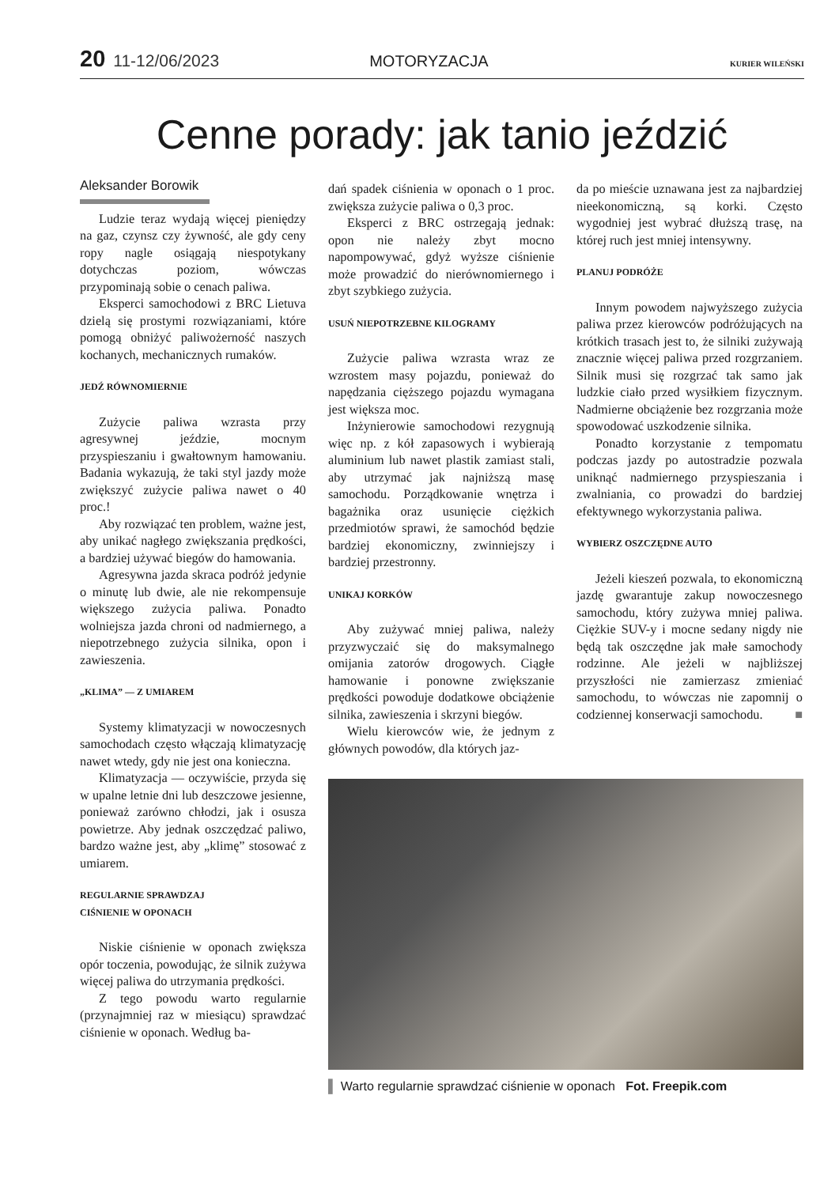20 11-12/06/2023 MOTORYZACJA KURIER WILEŃSKI
Cenne porady: jak tanio jeździć
Aleksander Borowik
Ludzie teraz wydają więcej pieniędzy na gaz, czynsz czy żywność, ale gdy ceny ropy nagle osiągają niespotykany dotychczas poziom, wówczas przypominają sobie o cenach paliwa.
Eksperci samochodowi z BRC Lietuva dzielą się prostymi rozwiązaniami, które pomogą obniżyć paliwożerność naszych kochanych, mechanicznych rumaków.
JEDŹ RÓWNOMIERNIE
Zużycie paliwa wzrasta przy agresywnej jeździe, mocnym przyspieszaniu i gwałtownym hamowaniu. Badania wykazują, że taki styl jazdy może zwiększyć zużycie paliwa nawet o 40 proc.!
Aby rozwiązać ten problem, ważne jest, aby unikać nagłego zwiększania prędkości, a bardziej używać biegów do hamowania.
Agresywna jazda skraca podróż jedynie o minutę lub dwie, ale nie rekompensuje większego zużycia paliwa. Ponadto wolniejsza jazda chroni od nadmiernego, a niepotrzebnego zużycia silnika, opon i zawieszenia.
„KLIMA” — Z UMIAREM
Systemy klimatyzacji w nowoczesnych samochodach często włączają klimatyzację nawet wtedy, gdy nie jest ona konieczna.
Klimatyzacja — oczywiście, przyda się w upalne letnie dni lub deszczowe jesienne, ponieważ zarówno chłodzi, jak i osusza powietrze. Aby jednak oszczędzać paliwo, bardzo ważne jest, aby „klimę” stosować z umiarem.
REGULARNIE SPRAWDZAJ
CIŚNIENIE W OPONACH
Niskie ciśnienie w oponach zwiększa opór toczenia, powodując, że silnik zużywa więcej paliwa do utrzymania prędkości.
Z tego powodu warto regularnie (przynajmniej raz w miesiącu) sprawdzać ciśnienie w oponach. Według ba-
dań spadek ciśnienia w oponach o 1 proc. zwiększa zużycie paliwa o 0,3 proc.
Eksperci z BRC ostrzegają jednak: opon nie należy zbyt mocno napompowywać, gdyż wyższe ciśnienie może prowadzić do nierównomiernego i zbyt szybkiego zużycia.
USUŃ NIEPOTRZEBNE KILOGRAMY
Zużycie paliwa wzrasta wraz ze wzrostem masy pojazdu, ponieważ do napędzania cięższego pojazdu wymagana jest większa moc.
Inżynierowie samochodowi rezygnują więc np. z kół zapasowych i wybierają aluminium lub nawet plastik zamiast stali, aby utrzymać jak najniższą masę samochodu. Porządkowanie wnętrza i bagażnika oraz usunięcie ciężkich przedmiotów sprawi, że samochód będzie bardziej ekonomiczny, zwinniejszy i bardziej przestronny.
UNIKAJ KORKÓW
Aby zużywać mniej paliwa, należy przyzwyczaić się do maksymalnego omijania zatorów drogowych. Ciągłe hamowanie i ponowne zwiększanie prędkości powoduje dodatkowe obciążenie silnika, zawieszenia i skrzyni biegów.
Wielu kierowców wie, że jednym z głównych powodów, dla których jaz-
da po mieście uznawana jest za najbardziej nieekonomiczną, są korki. Często wygodniej jest wybrać dłuższą trasę, na której ruch jest mniej intensywny.
PLANUJ PODRÓŻE
Innym powodem najwyższego zużycia paliwa przez kierowców podróżujących na krótkich trasach jest to, że silniki zużywają znacznie więcej paliwa przed rozgrzaniem. Silnik musi się rozgrzać tak samo jak ludzkie ciało przed wysiłkiem fizycznym. Nadmierne obciążenie bez rozgrzania może spowodować uszkodzenie silnika.
Ponadto korzystanie z tempomatu podczas jazdy po autostradzie pozwala uniknąć nadmiernego przyspieszania i zwalniania, co prowadzi do bardziej efektywnego wykorzystania paliwa.
WYBIERZ OSZCZĘDNE AUTO
Jeżeli kieszeń pozwala, to ekonomiczną jazdę gwarantuje zakup nowoczesnego samochodu, który zużywa mniej paliwa. Ciężkie SUV-y i mocne sedany nigdy nie będą tak oszczędne jak małe samochody rodzinne. Ale jeżeli w najbliższej przyszłości nie zamierzasz zmieniać samochodu, to wówczas nie zapomnij o codziennej konserwacji samochodu. ■
▌ Warto regularnie sprawdzać ciśnienie w oponach Fot. Freepik.com